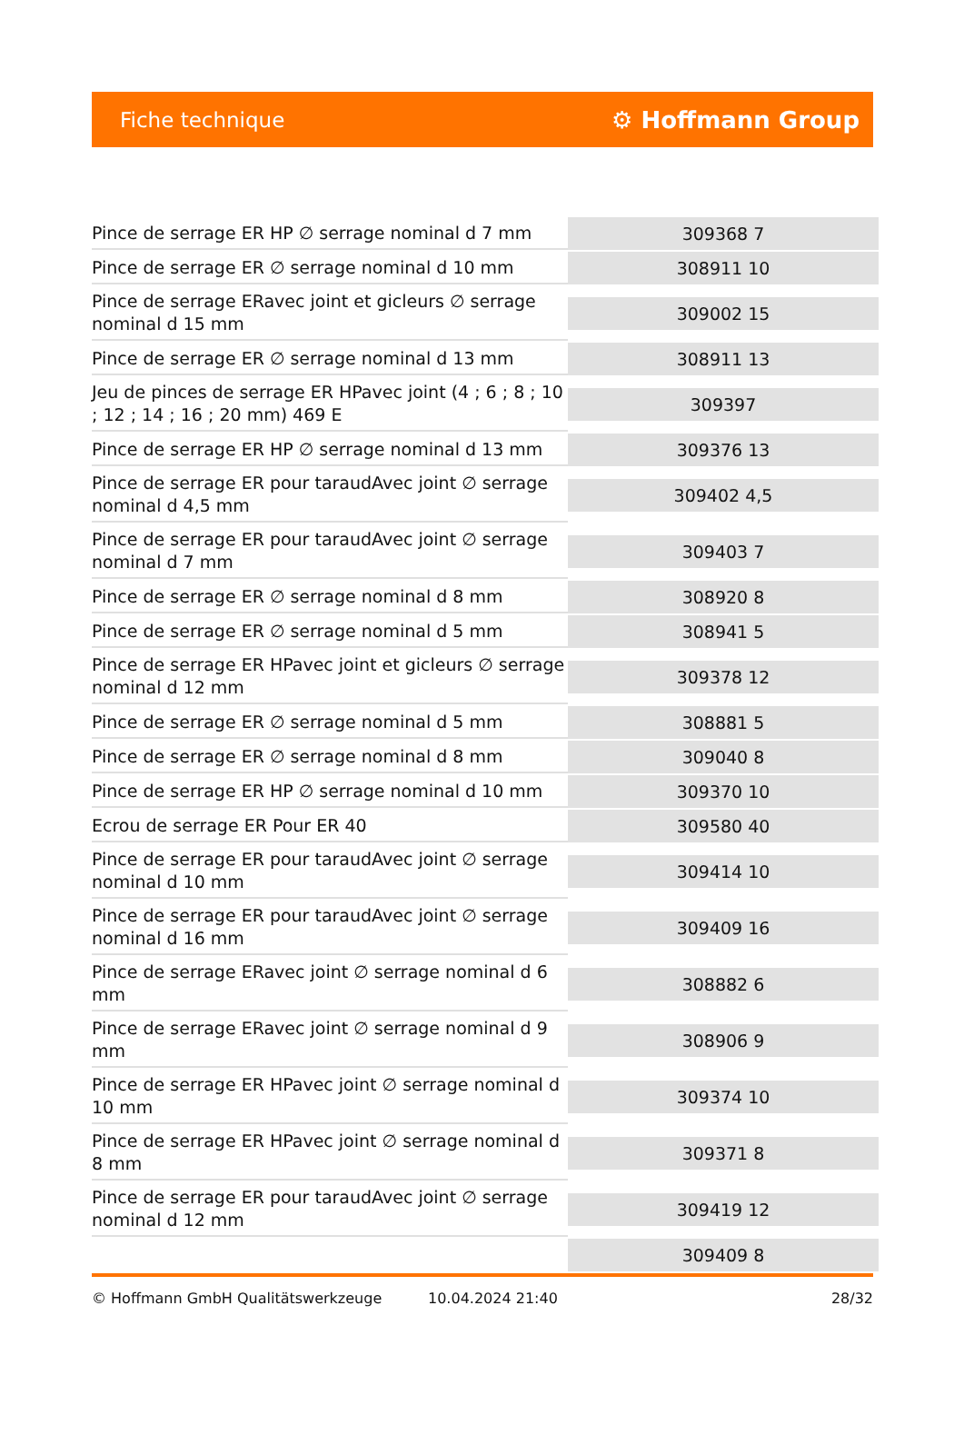Fiche technique ⚙ Hoffmann Group
| Pince de serrage ER HP ∅ serrage nominal d 7 mm | 309368 7 |
| Pince de serrage ER ∅ serrage nominal d 10 mm | 308911 10 |
| Pince de serrage ERavec joint et gicleurs ∅ serrage nominal d 15 mm | 309002 15 |
| Pince de serrage ER ∅ serrage nominal d 13 mm | 308911 13 |
| Jeu de pinces de serrage ER HPavec joint (4 ; 6 ; 8 ; 10 ; 12 ; 14 ; 16 ; 20 mm) 469 E | 309397 |
| Pince de serrage ER HP ∅ serrage nominal d 13 mm | 309376 13 |
| Pince de serrage ER pour taraudAvec joint ∅ serrage nominal d 4,5 mm | 309402 4,5 |
| Pince de serrage ER pour taraudAvec joint ∅ serrage nominal d 7 mm | 309403 7 |
| Pince de serrage ER ∅ serrage nominal d 8 mm | 308920 8 |
| Pince de serrage ER ∅ serrage nominal d 5 mm | 308941 5 |
| Pince de serrage ER HPavec joint et gicleurs ∅ serrage nominal d 12 mm | 309378 12 |
| Pince de serrage ER ∅ serrage nominal d 5 mm | 308881 5 |
| Pince de serrage ER ∅ serrage nominal d 8 mm | 309040 8 |
| Pince de serrage ER HP ∅ serrage nominal d 10 mm | 309370 10 |
| Ecrou de serrage ER Pour ER 40 | 309580 40 |
| Pince de serrage ER pour taraudAvec joint ∅ serrage nominal d 10 mm | 309414 10 |
| Pince de serrage ER pour taraudAvec joint ∅ serrage nominal d 16 mm | 309409 16 |
| Pince de serrage ERavec joint ∅ serrage nominal d 6 mm | 308882 6 |
| Pince de serrage ERavec joint ∅ serrage nominal d 9 mm | 308906 9 |
| Pince de serrage ER HPavec joint ∅ serrage nominal d 10 mm | 309374 10 |
| Pince de serrage ER HPavec joint ∅ serrage nominal d 8 mm | 309371 8 |
| Pince de serrage ER pour taraudAvec joint ∅ serrage nominal d 12 mm | 309419 12 |
| | 309409 8 |
© Hoffmann GmbH Qualitätswerkzeuge 10.04.2024 21:40 28/32